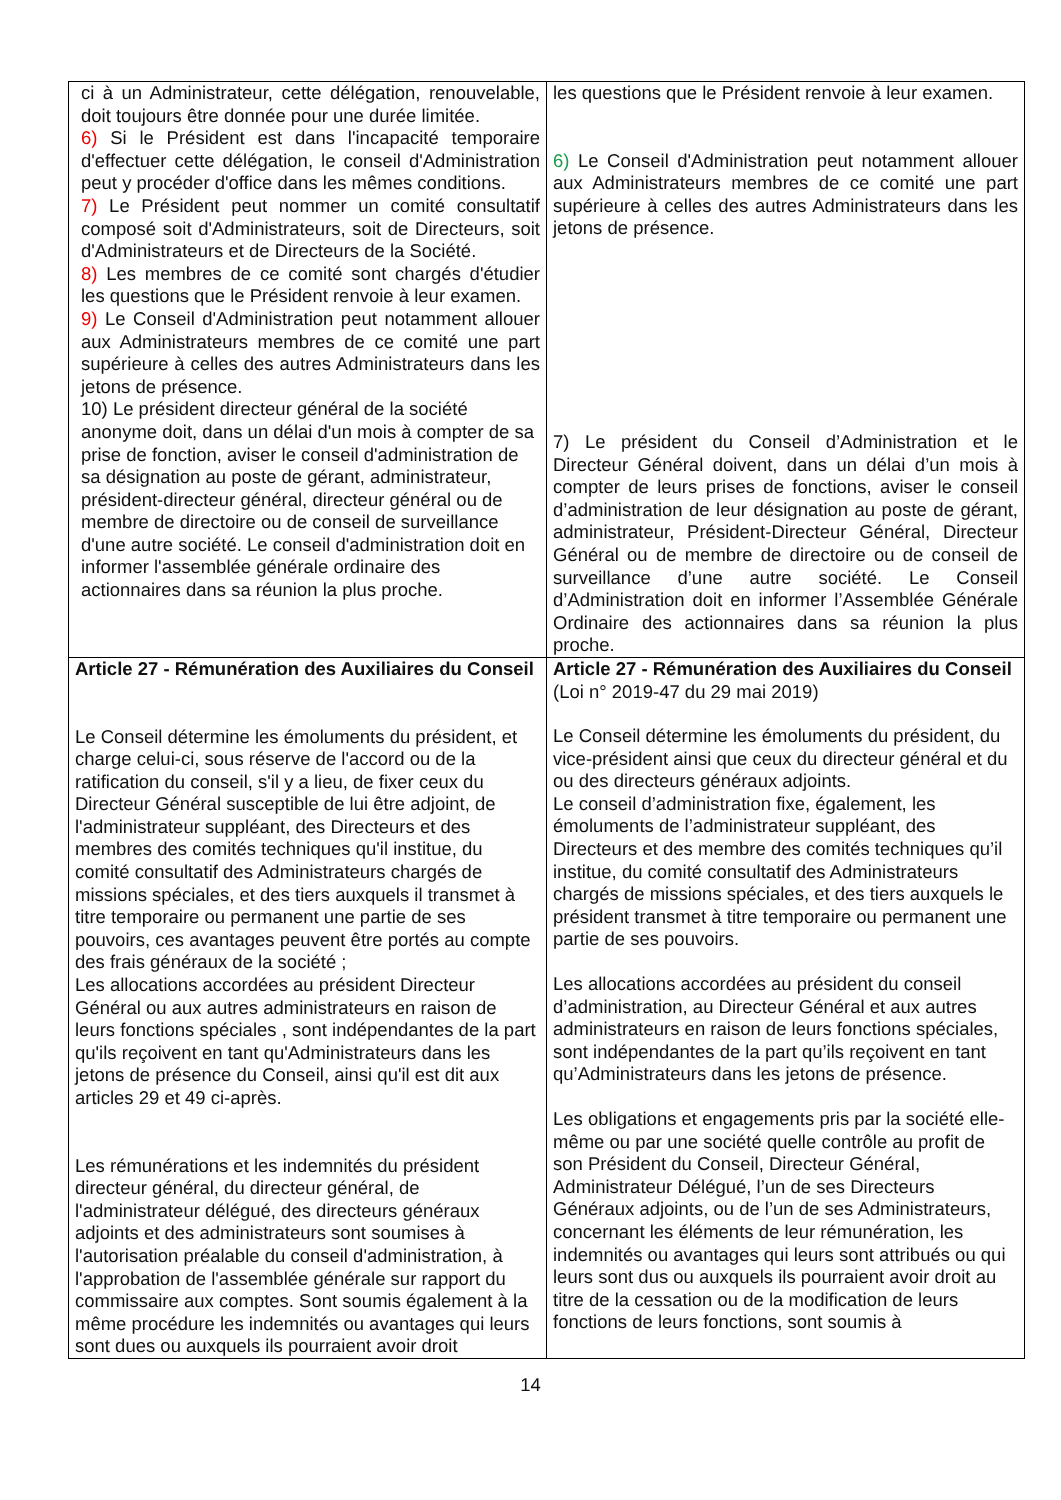| ci à un Administrateur, cette délégation, renouvelable, doit toujours être donnée pour une durée limitée. 6) Si le Président est dans l'incapacité temporaire d'effectuer cette délégation, le conseil d'Administration peut y procéder d'office dans les mêmes conditions. 7) Le Président peut nommer un comité consultatif composé soit d'Administrateurs, soit de Directeurs, soit d'Administrateurs et de Directeurs de la Société. 8) Les membres de ce comité sont chargés d'étudier les questions que le Président renvoie à leur examen. 9) Le Conseil d'Administration peut notamment allouer aux Administrateurs membres de ce comité une part supérieure à celles des autres Administrateurs dans les jetons de présence. 10) Le président directeur général de la société anonyme doit, dans un délai d'un mois à compter de sa prise de fonction, aviser le conseil d'administration de sa désignation au poste de gérant, administrateur, président-directeur général, directeur général ou de membre de directoire ou de conseil de surveillance d'une autre société. Le conseil d'administration doit en informer l'assemblée générale ordinaire des actionnaires dans sa réunion la plus proche. | les questions que le Président renvoie à leur examen. 6) Le Conseil d'Administration peut notamment allouer aux Administrateurs membres de ce comité une part supérieure à celles des autres Administrateurs dans les jetons de présence. 7) Le président du Conseil d’Administration et le Directeur Général doivent, dans un délai d’un mois à compter de leurs prises de fonctions, aviser le conseil d’administration de leur désignation au poste de gérant, administrateur, Président-Directeur Général, Directeur Général ou de membre de directoire ou de conseil de surveillance d’une autre société. Le Conseil d’Administration doit en informer l’Assemblée Générale Ordinaire des actionnaires dans sa réunion la plus proche. |
| Article 27 - Rémunération des Auxiliaires du Conseil Le Conseil détermine les émoluments du président, et charge celui-ci, sous réserve de l'accord ou de la ratification du conseil, s'il y a lieu, de fixer ceux du Directeur Général susceptible de lui être adjoint, de l'administrateur suppléant, des Directeurs et des membres des comités techniques qu'il institue, du comité consultatif des Administrateurs chargés de missions spéciales, et des tiers auxquels il transmet à titre temporaire ou permanent une partie de ses pouvoirs, ces avantages peuvent être portés au compte des frais généraux de la société ; Les allocations accordées au président Directeur Général ou aux autres administrateurs en raison de leurs fonctions spéciales , sont indépendantes de la part qu'ils reçoivent en tant qu'Administrateurs dans les jetons de présence du Conseil, ainsi qu'il est dit aux articles 29 et 49 ci-après. Les rémunérations et les indemnités du président directeur général, du directeur général, de l'administrateur délégué, des directeurs généraux adjoints et des administrateurs sont soumises à l'autorisation préalable du conseil d'administration, à l'approbation de l'assemblée générale sur rapport du commissaire aux comptes. Sont soumis également à la même procédure les indemnités ou avantages qui leurs sont dues ou auxquels ils pourraient avoir droit | Article 27 - Rémunération des Auxiliaires du Conseil (Loi n° 2019-47 du 29 mai 2019) Le Conseil détermine les émoluments du président, du vice-président ainsi que ceux du directeur général et du ou des directeurs généraux adjoints. Le conseil d’administration fixe, également, les émoluments de l’administrateur suppléant, des Directeurs et des membre des comités techniques qu’il institue, du comité consultatif des Administrateurs chargés de missions spéciales, et des tiers auxquels le président transmet à titre temporaire ou permanent une partie de ses pouvoirs. Les allocations accordées au président du conseil d’administration, au Directeur Général et aux autres administrateurs en raison de leurs fonctions spéciales, sont indépendantes de la part qu’ils reçoivent en tant qu’Administrateurs dans les jetons de présence. Les obligations et engagements pris par la société elle-même ou par une société quelle contrôle au profit de son Président du Conseil, Directeur Général, Administrateur Délégué, l’un de ses Directeurs Généraux adjoints, ou de l’un de ses Administrateurs, concernant les éléments de leur rémunération, les indemnités ou avantages qui leurs sont attribués ou qui leurs sont dus ou auxquels ils pourraient avoir droit au titre de la cessation ou de la modification de leurs fonctions de leurs fonctions, sont soumis à |
14